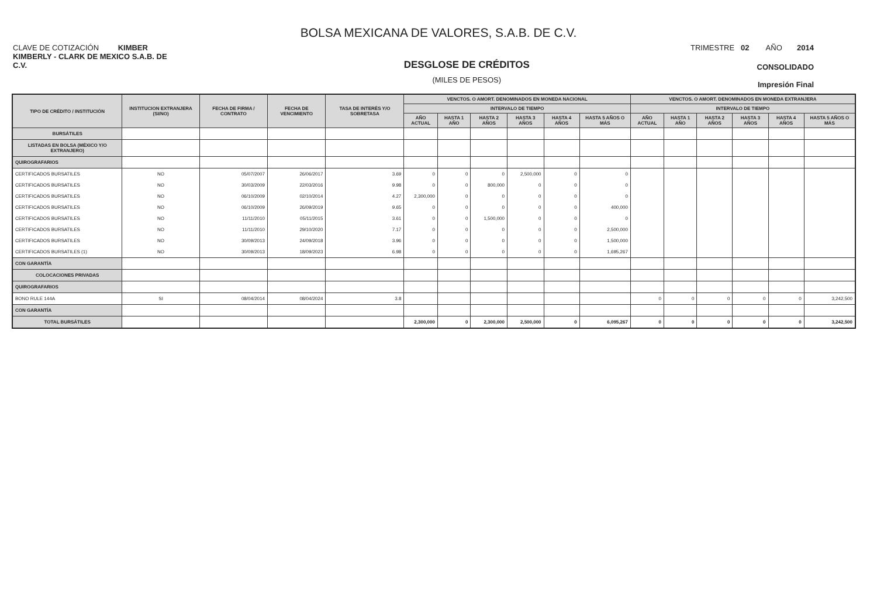BOLSA MEXICANA DE VALORES, S.A.B. DE C.V.
CLAVE DE COTIZACIÓN KIMBER
TRIMESTRE 02 AÑO 2014
KIMBERLY - CLARK DE MEXICO S.A.B. DE C.V.
DESGLOSE DE CRÉDITOS
(MILES DE PESOS)
CONSOLIDADO
Impresión Final
| TIPO DE CRÉDITO / INSTITUCIÓN | INSTITUCION EXTRANJERA (SI/NO) | FECHA DE FIRMA / CONTRATO | FECHA DE VENCIMIENTO | TASA DE INTERÉS Y/O SOBRETASA | VENCTOS. O AMORT. DENOMINADOS EN MONEDA NACIONAL | | | | | | VENCTOS. O AMORT. DENOMINADOS EN MONEDA EXTRANJERA | | | | | |
| --- | --- | --- | --- | --- | --- | --- | --- | --- | --- | --- | --- | --- | --- | --- | --- | --- |
| | | | | | INTERVALO DE TIEMPO | | | | | | INTERVALO DE TIEMPO | | | | | |
| | | | | | AÑO ACTUAL | HASTA 1 AÑO | HASTA 2 AÑOS | HASTA 3 AÑOS | HASTA 4 AÑOS | HASTA 5 AÑOS O MÁS | AÑO ACTUAL | HASTA 1 AÑO | HASTA 2 AÑOS | HASTA 3 AÑOS | HASTA 4 AÑOS | HASTA 5 AÑOS O MÁS |
| BURSÁTILES | | | | | | | | | | | | | | | | |
| LISTADAS EN BOLSA (MÉXICO Y/O EXTRANJERO) | | | | | | | | | | | | | | | | |
| QUIROGRAFARIOS | | | | | | | | | | | | | | | | |
| CERTIFICADOS BURSATILES | NO | 05/07/2007 | 26/06/2017 | 3.69 | 0 | 0 | 0 | 2,500,000 | 0 | 0 | | | | | | |
| CERTIFICADOS BURSATILES | NO | 30/03/2009 | 22/03/2016 | 9.98 | 0 | 0 | 800,000 | 0 | 0 | 0 | | | | | | |
| CERTIFICADOS BURSATILES | NO | 06/10/2009 | 02/10/2014 | 4.27 | 2,300,000 | 0 | 0 | 0 | 0 | 0 | | | | | | |
| CERTIFICADOS BURSATILES | NO | 06/10/2009 | 26/09/2019 | 9.65 | 0 | 0 | 0 | 0 | 0 | 400,000 | | | | | | |
| CERTIFICADOS BURSATILES | NO | 11/11/2010 | 05/11/2015 | 3.61 | 0 | 0 | 1,500,000 | 0 | 0 | 0 | | | | | | |
| CERTIFICADOS BURSATILES | NO | 11/11/2010 | 29/10/2020 | 7.17 | 0 | 0 | 0 | 0 | 0 | 2,500,000 | | | | | | |
| CERTIFICADOS BURSATILES | NO | 30/09/2013 | 24/09/2018 | 3.96 | 0 | 0 | 0 | 0 | 0 | 1,500,000 | | | | | | |
| CERTIFICADOS BURSATILES (1) | NO | 30/09/2013 | 18/09/2023 | 6.98 | 0 | 0 | 0 | 0 | 0 | 1,695,267 | | | | | | |
| CON GARANTÍA | | | | | | | | | | | | | | | | |
| COLOCACIONES PRIVADAS | | | | | | | | | | | | | | | | |
| QUIROGRAFARIOS | | | | | | | | | | | | | | | | |
| BONO RULE 144A | SI | 08/04/2014 | 08/04/2024 | 3.8 | | | | | | | 0 | 0 | 0 | 0 | 0 | 3,242,500 |
| CON GARANTÍA | | | | | | | | | | | | | | | | |
| TOTAL BURSÁTILES | | | | | 2,300,000 | 0 | 2,300,000 | 2,500,000 | 0 | 6,095,267 | 0 | 0 | 0 | 0 | 0 | 3,242,500 |